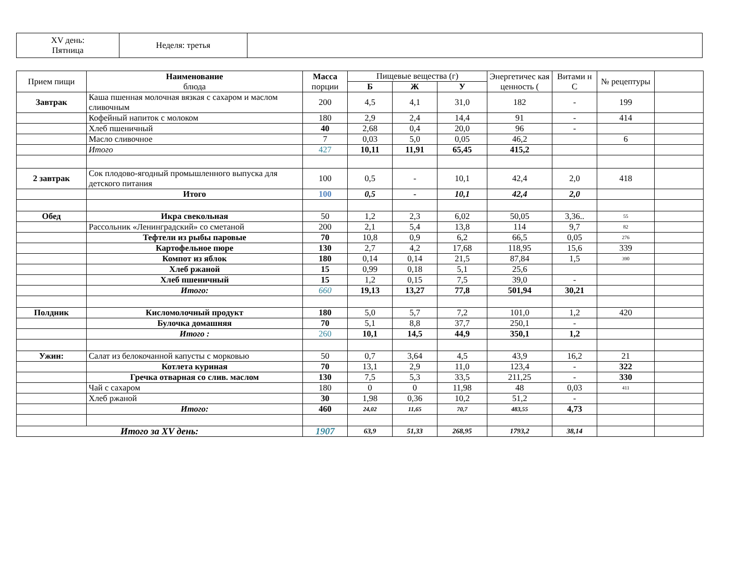| XV день: Пятница | Неделя: третья | |
| Прием пищи | Наименование блюда | Масса порции | Пищевые вещества (г) | | | Энергетичес кая ценность ( | Витами н С | № рецептуры | |
| --- | --- | --- | --- | --- | --- | --- | --- | --- | --- |
| | | | Б | Ж | У | | | | |
| Завтрак | Каша пшенная молочная вязкая с сахаром и маслом сливочным | 200 | 4,5 | 4,1 | 31,0 | 182 | - | 199 | |
| | Кофейный напиток с молоком | 180 | 2,9 | 2,4 | 14,4 | 91 | - | 414 | |
| | Хлеб пшеничный | 40 | 2,68 | 0,4 | 20,0 | 96 | - | | |
| | Масло сливочное | 7 | 0,03 | 5,0 | 0,05 | 46,2 | | 6 | |
| | Итого | 427 | 10,11 | 11,91 | 65,45 | 415,2 | | | |
| 2 завтрак | Сок плодово-ягодный промышленного выпуска для детского питания | 100 | 0,5 | - | 10,1 | 42,4 | 2,0 | 418 | |
| | Итого | 100 | 0,5 | - | 10,1 | 42,4 | 2,0 | | |
| Обед | Икра свекольная | 50 | 1,2 | 2,3 | 6,02 | 50,05 | 3,36.. | 55 | |
| | Рассольник «Ленинградский» со сметаной | 200 | 2,1 | 5,4 | 13,8 | 114 | 9,7 | 82 | |
| | Тефтели из рыбы паровые | 70 | 10,8 | 0,9 | 6,2 | 66,5 | 0,05 | 276 | |
| | Картофельное пюре | 130 | 2,7 | 4,2 | 17,68 | 118,95 | 15,6 | 339 | |
| | Компот из яблок | 180 | 0,14 | 0,14 | 21,5 | 87,84 | 1,5 | 390 | |
| | Хлеб ржаной | 15 | 0,99 | 0,18 | 5,1 | 25,6 | | | |
| | Хлеб пшеничный | 15 | 1,2 | 0,15 | 7,5 | 39,0 | - | | |
| | Итого: | 660 | 19,13 | 13,27 | 77,8 | 501,94 | 30,21 | | |
| Полдник | Кисломолочный продукт | 180 | 5,0 | 5,7 | 7,2 | 101,0 | 1,2 | 420 | |
| | Булочка домашняя | 70 | 5,1 | 8,8 | 37,7 | 250,1 | - | | |
| | Итого : | 260 | 10,1 | 14,5 | 44,9 | 350,1 | 1,2 | | |
| Ужин: | Салат из белокочанной капусты с морковью | 50 | 0,7 | 3,64 | 4,5 | 43,9 | 16,2 | 21 | |
| | Котлета куриная | 70 | 13,1 | 2,9 | 11,0 | 123,4 | - | 322 | |
| | Гречка отварная со слив. маслом | 130 | 7,5 | 5,3 | 33,5 | 211,25 | - | 330 | |
| | Чай с сахаром | 180 | 0 | 0 | 11,98 | 48 | 0,03 | 411 | |
| | Хлеб ржаной | 30 | 1,98 | 0,36 | 10,2 | 51,2 | - | | |
| | Итого: | 460 | 24,02 | 11,65 | 70,7 | 483,55 | 4,73 | | |
| Итого за XV день: | | 1907 | 63,9 | 51,33 | 268,95 | 1793,2 | 38,14 | | |